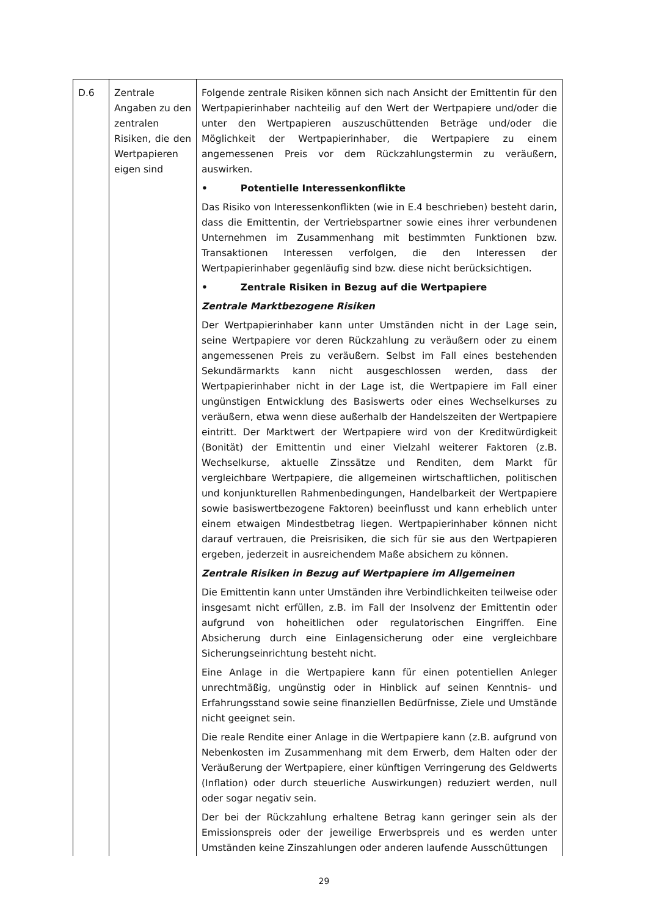| D.6 | Zentrale Angaben zu den zentralen Risiken, die den Wertpapieren eigen sind | Folgende zentrale Risiken können sich nach Ansicht der Emittentin für den Wertpapierinhaber nachteilig auf den Wert der Wertpapiere und/oder die unter den Wertpapieren auszuschüttenden Beträge und/oder die Möglichkeit der Wertpapierinhaber, die Wertpapiere zu einem angemessenen Preis vor dem Rückzahlungstermin zu veräußern, auswirken. • Potentielle Interessenkonflikte Das Risiko von Interessenkonflikten (wie in E.4 beschrieben) besteht darin, dass die Emittentin, der Vertriebspartner sowie eines ihrer verbundenen Unternehmen im Zusammenhang mit bestimmten Funktionen bzw. Transaktionen Interessen verfolgen, die den Interessen der Wertpapierinhaber gegenläufig sind bzw. diese nicht berücksichtigen. • Zentrale Risiken in Bezug auf die Wertpapiere Zentrale Marktbezogene Risiken Der Wertpapierinhaber kann unter Umständen nicht in der Lage sein, seine Wertpapiere vor deren Rückzahlung zu veräußern oder zu einem angemessenen Preis zu veräußern. Selbst im Fall eines bestehenden Sekundärmarkts kann nicht ausgeschlossen werden, dass der Wertpapierinhaber nicht in der Lage ist, die Wertpapiere im Fall einer ungünstigen Entwicklung des Basiswerts oder eines Wechselkurses zu veräußern, etwa wenn diese außerhalb der Handelszeiten der Wertpapiere eintritt. Der Marktwert der Wertpapiere wird von der Kreditwürdigkeit (Bonität) der Emittentin und einer Vielzahl weiterer Faktoren (z.B. Wechselkurse, aktuelle Zinssätze und Renditen, dem Markt für vergleichbare Wertpapiere, die allgemeinen wirtschaftlichen, politischen und konjunkturellen Rahmenbedingungen, Handelbarkeit der Wertpapiere sowie basiswertbezogene Faktoren) beeinflusst und kann erheblich unter einem etwaigen Mindestbetrag liegen. Wertpapierinhaber können nicht darauf vertrauen, die Preisrisiken, die sich für sie aus den Wertpapieren ergeben, jederzeit in ausreichendem Maße absichern zu können. Zentrale Risiken in Bezug auf Wertpapiere im Allgemeinen Die Emittentin kann unter Umständen ihre Verbindlichkeiten teilweise oder insgesamt nicht erfüllen, z.B. im Fall der Insolvenz der Emittentin oder aufgrund von hoheitlichen oder regulatorischen Eingriffen. Eine Absicherung durch eine Einlagensicherung oder eine vergleichbare Sicherungseinrichtung besteht nicht. Eine Anlage in die Wertpapiere kann für einen potentiellen Anleger unrechtmäßig, ungünstig oder in Hinblick auf seinen Kenntnis- und Erfahrungsstand sowie seine finanziellen Bedürfnisse, Ziele und Umstände nicht geeignet sein. Die reale Rendite einer Anlage in die Wertpapiere kann (z.B. aufgrund von Nebenkosten im Zusammenhang mit dem Erwerb, dem Halten oder der Veräußerung der Wertpapiere, einer künftigen Verringerung des Geldwerts (Inflation) oder durch steuerliche Auswirkungen) reduziert werden, null oder sogar negativ sein. Der bei der Rückzahlung erhaltene Betrag kann geringer sein als der Emissionspreis oder der jeweilige Erwerbspreis und es werden unter Umständen keine Zinszahlungen oder anderen laufende Ausschüttungen |
29